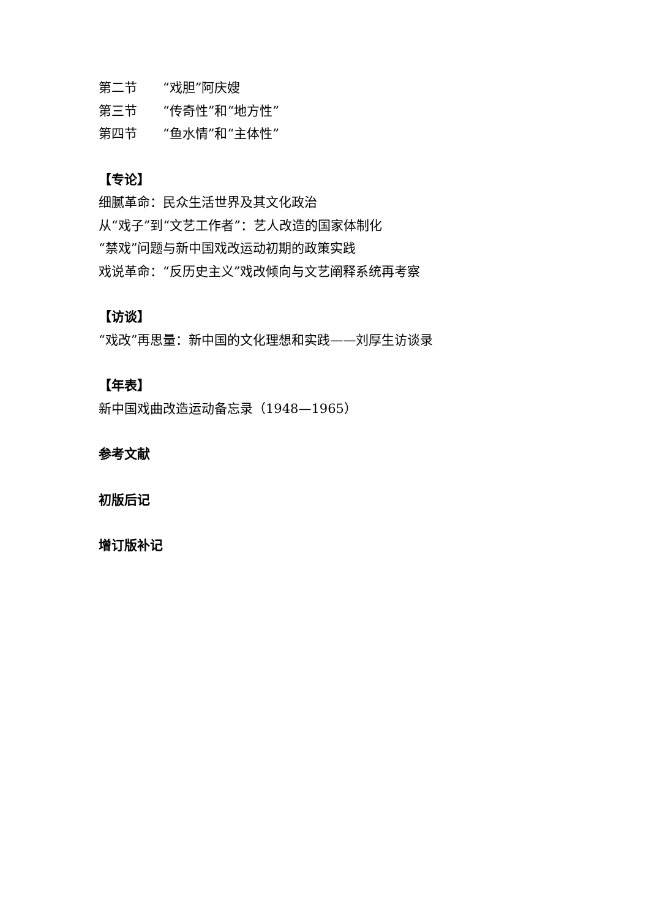第二节　　“戏胆”阿庆嫂
第三节　　“传奇性”和“地方性”
第四节　　“鱼水情”和“主体性”
【专论】
细腻革命：民众生活世界及其文化政治
从“戏子”到“文艺工作者”：艺人改造的国家体制化
“禁戏”问题与新中国戏改运动初期的政策实践
戏说革命：“反历史主义”戏改倾向与文艺阐释系统再考察
【访谈】
“戏改”再思量：新中国的文化理想和实践——刘厚生访谈录
【年表】
新中国戏曲改造运动备忘录（1948—1965）
参考文献
初版后记
增订版补记